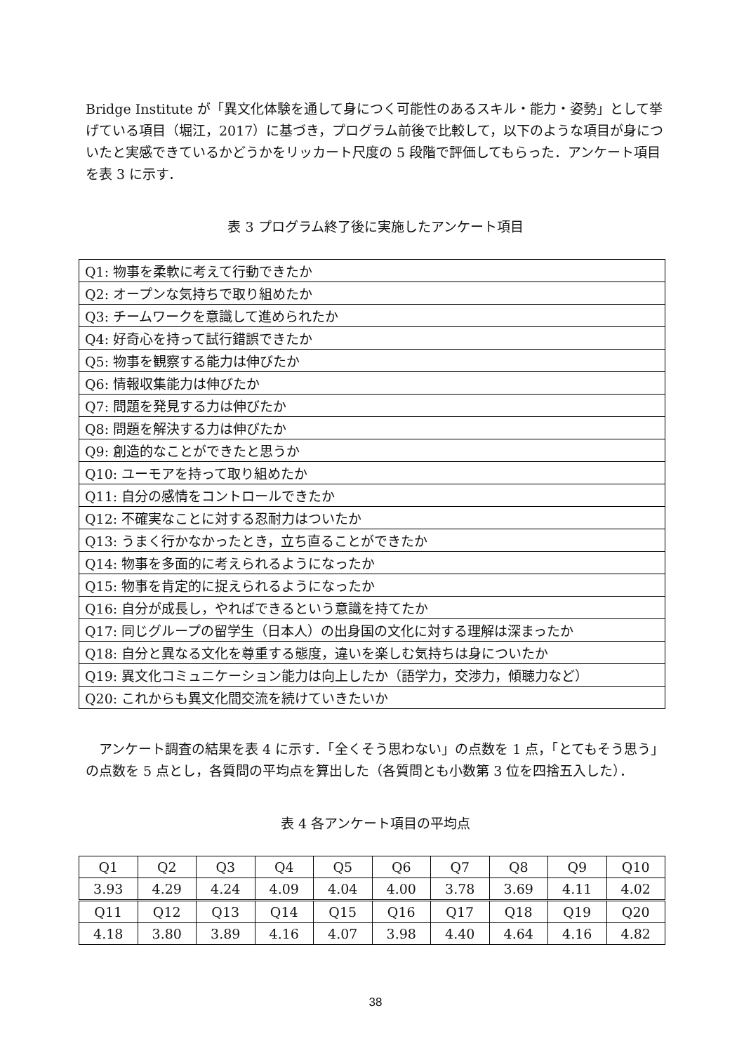Bridge Institute が「異文化体験を通して身につく可能性のあるスキル・能力・姿勢」として挙げている項目（堀江，2017）に基づき，プログラム前後で比較して，以下のような項目が身についたと実感できているかどうかをリッカート尺度の 5 段階で評価してもらった．アンケート項目を表 3 に示す．
表 3 プログラム終了後に実施したアンケート項目
| Q1: 物事を柔軟に考えて行動できたか |
| Q2: オープンな気持ちで取り組めたか |
| Q3: チームワークを意識して進められたか |
| Q4: 好奇心を持って試行錯誤できたか |
| Q5: 物事を観察する能力は伸びたか |
| Q6: 情報収集能力は伸びたか |
| Q7: 問題を発見する力は伸びたか |
| Q8: 問題を解決する力は伸びたか |
| Q9: 創造的なことができたと思うか |
| Q10: ユーモアを持って取り組めたか |
| Q11: 自分の感情をコントロールできたか |
| Q12: 不確実なことに対する忍耐力はついたか |
| Q13: うまく行かなかったとき，立ち直ることができたか |
| Q14: 物事を多面的に考えられるようになったか |
| Q15: 物事を肯定的に捉えられるようになったか |
| Q16: 自分が成長し，やればできるという意識を持てたか |
| Q17: 同じグループの留学生（日本人）の出身国の文化に対する理解は深まったか |
| Q18: 自分と異なる文化を尊重する態度，違いを楽しむ気持ちは身についたか |
| Q19: 異文化コミュニケーション能力は向上したか（語学力，交渉力，傾聴力など） |
| Q20: これからも異文化間交流を続けていきたいか |
アンケート調査の結果を表 4 に示す．「全くそう思わない」の点数を 1 点，「とてもそう思う」の点数を 5 点とし，各質問の平均点を算出した（各質問とも小数第 3 位を四捨五入した）．
表 4 各アンケート項目の平均点
| Q1 | Q2 | Q3 | Q4 | Q5 | Q6 | Q7 | Q8 | Q9 | Q10 |
| 3.93 | 4.29 | 4.24 | 4.09 | 4.04 | 4.00 | 3.78 | 3.69 | 4.11 | 4.02 |
| Q11 | Q12 | Q13 | Q14 | Q15 | Q16 | Q17 | Q18 | Q19 | Q20 |
| 4.18 | 3.80 | 3.89 | 4.16 | 4.07 | 3.98 | 4.40 | 4.64 | 4.16 | 4.82 |
38